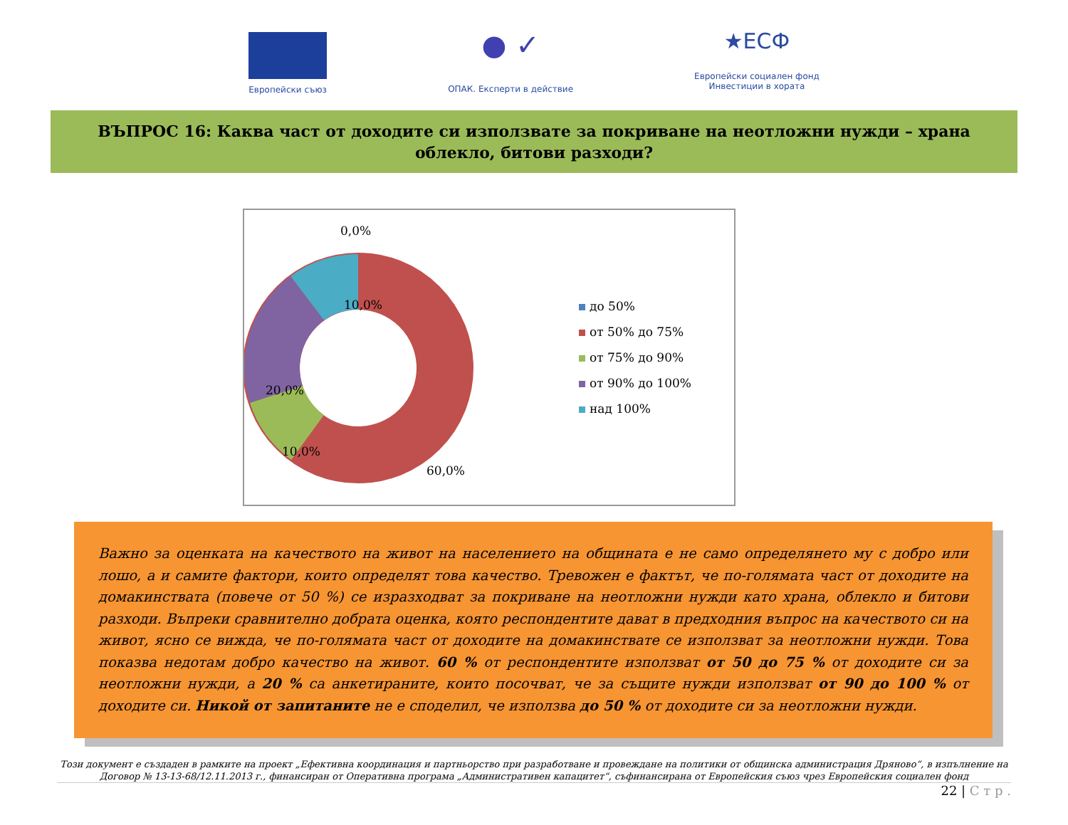Европейски съюз
● ✓
ОПАК. Експерти в действие
★ЕСФ
Европейски социален фонд
Инвестиции в хората
ВЪПРОС 16: Каква част от доходите си използвате за покриване на неотложни нужди – храна облекло, битови разходи?
0,0%
10,0%
20,0%
10,0%
60,0%
до 50%
от 50% до 75%
от 75% до 90%
от 90% до 100%
над 100%
Важно за оценката на качеството на живот на населението на общината е не само определянето му с добро или лошо, а и самите фактори, които определят това качество. Тревожен е фактът, че по-голямата част от доходите на домакинствата (повече от 50 %) се изразходват за покриване на неотложни нужди като храна, облекло и битови разходи. Въпреки сравнително добрата оценка, която респондентите дават в предходния въпрос на качеството си на живот, ясно се вижда, че по-голямата част от доходите на домакинствате се използват за неотложни нужди. Това показва недотам добро качество на живот. 60 % от респондентите използват от 50 до 75 % от доходите си за неотложни нужди, а 20 % са анкетираните, които посочват, че за същите нужди използват от 90 до 100 % от доходите си. Никой от запитаните не е споделил, че използва до 50 % от доходите си за неотложни нужди.
Този документ е създаден в рамките на проект „Ефективна координация и партньорство при разработване и провеждане на политики от общинска администрация Дряново“, в изпълнение на Договор № 13-13-68/12.11.2013 г., финансиран от Оперативна програма „Административен капацитет“, съфинансирана от Европейския съюз чрез Европейския социален фонд
22 | С т р .